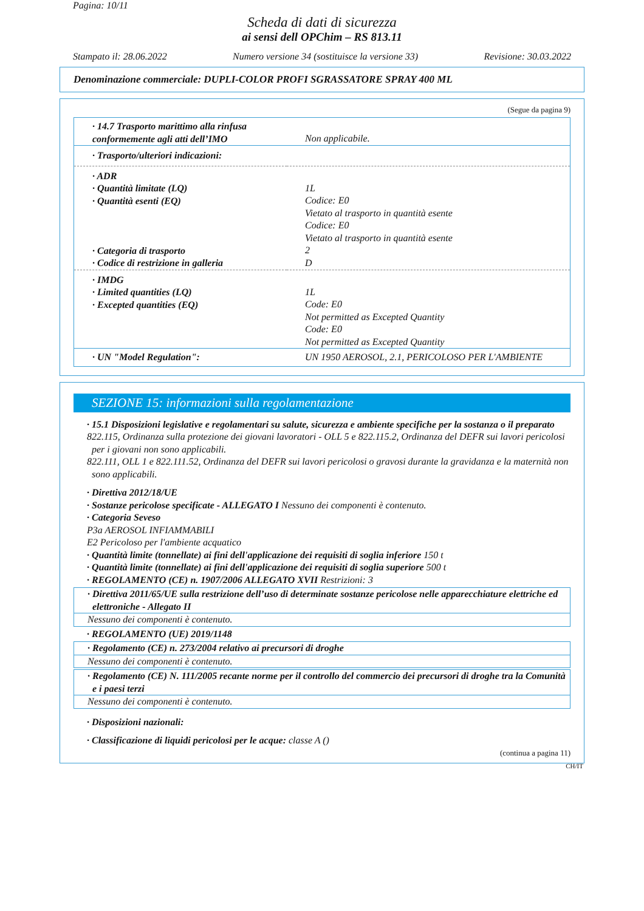Pagina: 10/11
Scheda di dati di sicurezza
ai sensi dell OPChim – RS 813.11
Stampato il: 28.06.2022 Numero versione 34 (sostituisce la versione 33) Revisione: 30.03.2022
Denominazione commerciale: DUPLI-COLOR PROFI SGRASSATORE SPRAY 400 ML
(Segue da pagina 9)
| · 14.7 Trasporto marittimo alla rinfusa conformemente agli atti dell’IMO | Non applicabile. |
| · Trasporto/ulteriori indicazioni: | |
| · ADR · Quantità limitate (LQ) · Quantità esenti (EQ) · Categoria di trasporto · Codice di restrizione in galleria | 1L Codice: E0 Vietato al trasporto in quantità esente Codice: E0 Vietato al trasporto in quantità esente 2 D |
| · IMDG · Limited quantities (LQ) · Excepted quantities (EQ) | 1L Code: E0 Not permitted as Excepted Quantity Code: E0 Not permitted as Excepted Quantity |
| · UN "Model Regulation": | UN 1950 AEROSOL, 2.1, PERICOLOSO PER L'AMBIENTE |
SEZIONE 15: informazioni sulla regolamentazione
· 15.1 Disposizioni legislative e regolamentari su salute, sicurezza e ambiente specifiche per la sostanza o il preparato
822.115, Ordinanza sulla protezione dei giovani lavoratori - OLL 5 e 822.115.2, Ordinanza del DEFR sui lavori pericolosi per i giovani non sono applicabili.
822.111, OLL 1 e 822.111.52, Ordinanza del DEFR sui lavori pericolosi o gravosi durante la gravidanza e la maternità non sono applicabili.
· Direttiva 2012/18/UE
· Sostanze pericolose specificate - ALLEGATO I Nessuno dei componenti è contenuto.
· Categoria Seveso
P3a AEROSOL INFIAMMABILI
E2 Pericoloso per l'ambiente acquatico
· Quantità limite (tonnellate) ai fini dell'applicazione dei requisiti di soglia inferiore 150 t
· Quantità limite (tonnellate) ai fini dell'applicazione dei requisiti di soglia superiore 500 t
· REGOLAMENTO (CE) n. 1907/2006 ALLEGATO XVII Restrizioni: 3
· Direttiva 2011/65/UE sulla restrizione dell’uso di determinate sostanze pericolose nelle apparecchiature elettriche ed elettroniche - Allegato II
Nessuno dei componenti è contenuto.
· REGOLAMENTO (UE) 2019/1148
· Regolamento (CE) n. 273/2004 relativo ai precursori di droghe
Nessuno dei componenti è contenuto.
· Regolamento (CE) N. 111/2005 recante norme per il controllo del commercio dei precursori di droghe tra la Comunità e i paesi terzi
Nessuno dei componenti è contenuto.
· Disposizioni nazionali:
· Classificazione di liquidi pericolosi per le acque: classe A ()
(continua a pagina 11)
CH/IT